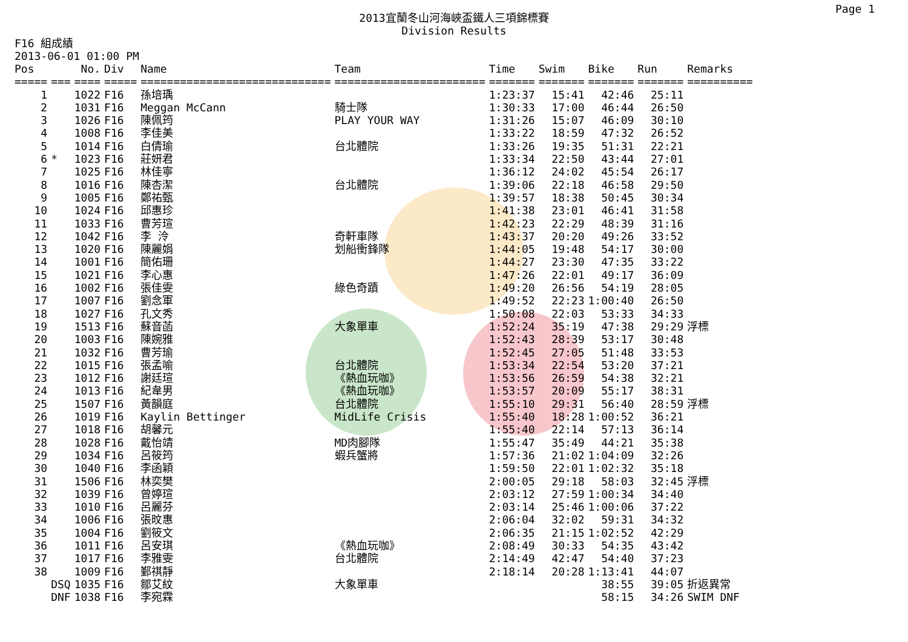Page 1
2013宜蘭冬山河海峽盃鐵人三項錦標賽
Division Results
F16 組成績
2013-06-01 01:00 PM
| Pos | | No. | Div | Name | Team | Time | Swim | Bike | Run | Remarks |
| --- | --- | --- | --- | --- | --- | --- | --- | --- | --- | --- |
| ===== | === | ==== | ===== | ============================= | ======================= | ======= | ======= | ======= | ======= | ========== |
| 1 | | 1022 | F16 | 孫培瑀 | | 1:23:37 | 15:41 | 42:46 | 25:11 | |
| 2 | | 1031 | F16 | Meggan McCann | 騎士隊 | 1:30:33 | 17:00 | 46:44 | 26:50 | |
| 3 | | 1026 | F16 | 陳佩筠 | PLAY YOUR WAY | 1:31:26 | 15:07 | 46:09 | 30:10 | |
| 4 | | 1008 | F16 | 李佳美 | | 1:33:22 | 18:59 | 47:32 | 26:52 | |
| 5 | | 1014 | F16 | 白倩瑜 | 台北體院 | 1:33:26 | 19:35 | 51:31 | 22:21 | |
| 6 | * | 1023 | F16 | 莊妍君 | | 1:33:34 | 22:50 | 43:44 | 27:01 | |
| 7 | | 1025 | F16 | 林佳寧 | | 1:36:12 | 24:02 | 45:54 | 26:17 | |
| 8 | | 1016 | F16 | 陳杏潔 | 台北體院 | 1:39:06 | 22:18 | 46:58 | 29:50 | |
| 9 | | 1005 | F16 | 鄭祐甄 | | 1:39:57 | 18:38 | 50:45 | 30:34 | |
| 10 | | 1024 | F16 | 邱惠珍 | | 1:41:38 | 23:01 | 46:41 | 31:58 | |
| 11 | | 1033 | F16 | 曹芳瑄 | | 1:42:23 | 22:29 | 48:39 | 31:16 | |
| 12 | | 1042 | F16 | 李 泠 | 奇軒車隊 | 1:43:37 | 20:20 | 49:26 | 33:52 | |
| 13 | | 1020 | F16 | 陳麗娟 | 划船衝鋒隊 | 1:44:05 | 19:48 | 54:17 | 30:00 | |
| 14 | | 1001 | F16 | 簡佑珊 | | 1:44:27 | 23:30 | 47:35 | 33:22 | |
| 15 | | 1021 | F16 | 李心惠 | | 1:47:26 | 22:01 | 49:17 | 36:09 | |
| 16 | | 1002 | F16 | 張佳雯 | 綠色奇蹟 | 1:49:20 | 26:56 | 54:19 | 28:05 | |
| 17 | | 1007 | F16 | 劉念軍 | | 1:49:52 | 22:23 | 1:00:40 | 26:50 | |
| 18 | | 1027 | F16 | 孔文秀 | | 1:50:08 | 22:03 | 53:33 | 34:33 | |
| 19 | | 1513 | F16 | 蘇音菡 | 大象單車 | 1:52:24 | 35:19 | 47:38 | 29:29 | 浮標 |
| 20 | | 1003 | F16 | 陳婉雅 | | 1:52:43 | 28:39 | 53:17 | 30:48 | |
| 21 | | 1032 | F16 | 曹芳瑜 | | 1:52:45 | 27:05 | 51:48 | 33:53 | |
| 22 | | 1015 | F16 | 張孟喻 | 台北體院 | 1:53:34 | 22:54 | 53:20 | 37:21 | |
| 23 | | 1012 | F16 | 謝廷瑄 | 《熱血玩咖》 | 1:53:56 | 26:59 | 54:38 | 32:21 | |
| 24 | | 1013 | F16 | 紀韋男 | 《熱血玩咖》 | 1:53:57 | 20:09 | 55:17 | 38:31 | |
| 25 | | 1507 | F16 | 黃韻庭 | 台北體院 | 1:55:10 | 29:31 | 56:40 | 28:59 | 浮標 |
| 26 | | 1019 | F16 | Kaylin Bettinger | MidLife Crisis | 1:55:40 | 18:28 | 1:00:52 | 36:21 | |
| 27 | | 1018 | F16 | 胡馨元 | | 1:55:40 | 22:14 | 57:13 | 36:14 | |
| 28 | | 1028 | F16 | 戴怡靖 | MD肉腳隊 | 1:55:47 | 35:49 | 44:21 | 35:38 | |
| 29 | | 1034 | F16 | 呂筱筠 | 蝦兵蟹將 | 1:57:36 | 21:02 | 1:04:09 | 32:26 | |
| 30 | | 1040 | F16 | 李函穎 | | 1:59:50 | 22:01 | 1:02:32 | 35:18 | |
| 31 | | 1506 | F16 | 林奕樊 | | 2:00:05 | 29:18 | 58:03 | 32:45 | 浮標 |
| 32 | | 1039 | F16 | 曾婷瑄 | | 2:03:12 | 27:59 | 1:00:34 | 34:40 | |
| 33 | | 1010 | F16 | 呂麗芬 | | 2:03:14 | 25:46 | 1:00:06 | 37:22 | |
| 34 | | 1006 | F16 | 張旼惠 | | 2:06:04 | 32:02 | 59:31 | 34:32 | |
| 35 | | 1004 | F16 | 劉筱文 | | 2:06:35 | 21:15 | 1:02:52 | 42:29 | |
| 36 | | 1011 | F16 | 呂安琪 | 《熱血玩咖》 | 2:08:49 | 30:33 | 54:35 | 43:42 | |
| 37 | | 1017 | F16 | 李雅雯 | 台北體院 | 2:14:49 | 42:47 | 54:40 | 37:23 | |
| 38 | | 1009 | F16 | 鄞祺靜 | | 2:18:14 | 20:28 | 1:13:41 | 44:07 | |
| | DSQ | 1035 | F16 | 鄒艾紋 | 大象單車 | | | 38:55 | 39:05 | 折返異常 |
| | DNF | 1038 | F16 | 李宛霖 | | | | 58:15 | 34:26 | SWIM DNF |